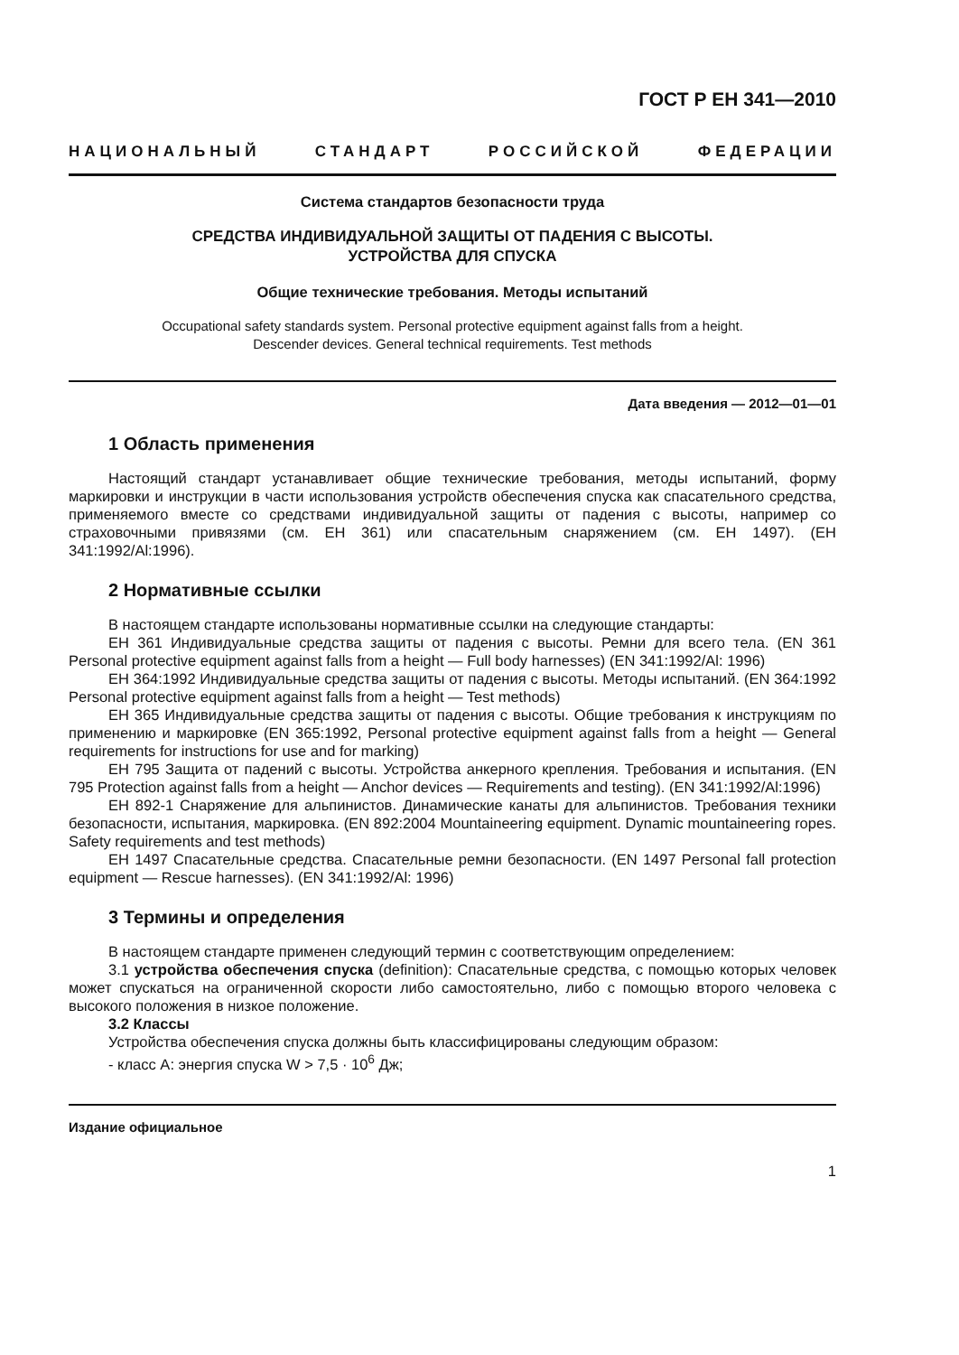ГОСТ Р ЕН 341—2010
НАЦИОНАЛЬНЫЙ СТАНДАРТ РОССИЙСКОЙ ФЕДЕРАЦИИ
Система стандартов безопасности труда
СРЕДСТВА ИНДИВИДУАЛЬНОЙ ЗАЩИТЫ ОТ ПАДЕНИЯ С ВЫСОТЫ.
УСТРОЙСТВА ДЛЯ СПУСКА
Общие технические требования. Методы испытаний
Occupational safety standards system. Personal protective equipment against falls from a height.
Descender devices. General technical requirements. Test methods
Дата введения — 2012—01—01
1 Область применения
Настоящий стандарт устанавливает общие технические требования, методы испытаний, форму маркировки и инструкции в части использования устройств обеспечения спуска как спасательного средства, применяемого вместе со средствами индивидуальной защиты от падения с высоты, например со страховочными привязями (см. ЕН 361) или спасательным снаряжением (см. ЕН 1497). (ЕН 341:1992/Al:1996).
2 Нормативные ссылки
В настоящем стандарте использованы нормативные ссылки на следующие стандарты:
ЕН 361 Индивидуальные средства защиты от падения с высоты. Ремни для всего тела. (EN 361 Personal protective equipment against falls from a height — Full body harnesses) (EN 341:1992/Al: 1996)
ЕН 364:1992 Индивидуальные средства защиты от падения с высоты. Методы испытаний. (EN 364:1992 Personal protective equipment against falls from a height — Test methods)
ЕН 365 Индивидуальные средства защиты от падения с высоты. Общие требования к инструкциям по применению и маркировке (EN 365:1992, Personal protective equipment against falls from a height — General requirements for instructions for use and for marking)
ЕН 795 Защита от падений с высоты. Устройства анкерного крепления. Требования и испытания. (EN 795 Protection against falls from a height — Anchor devices — Requirements and testing). (EN 341:1992/Al:1996)
ЕН 892-1 Снаряжение для альпинистов. Динамические канаты для альпинистов. Требования техники безопасности, испытания, маркировка. (EN 892:2004 Mountaineering equipment. Dynamic mountaineering ropes. Safety requirements and test methods)
ЕН 1497 Спасательные средства. Спасательные ремни безопасности. (EN 1497 Personal fall protection equipment — Rescue harnesses). (EN 341:1992/Al: 1996)
3 Термины и определения
В настоящем стандарте применен следующий термин с соответствующим определением:
3.1 устройства обеспечения спуска (definition): Спасательные средства, с помощью которых человек может спускаться на ограниченной скорости либо самостоятельно, либо с помощью второго человека с высокого положения в низкое положение.
3.2 Классы
Устройства обеспечения спуска должны быть классифицированы следующим образом:
- класс А: энергия спуска W > 7,5 · 10<sup>6</sup> Дж;
Издание официальное
1